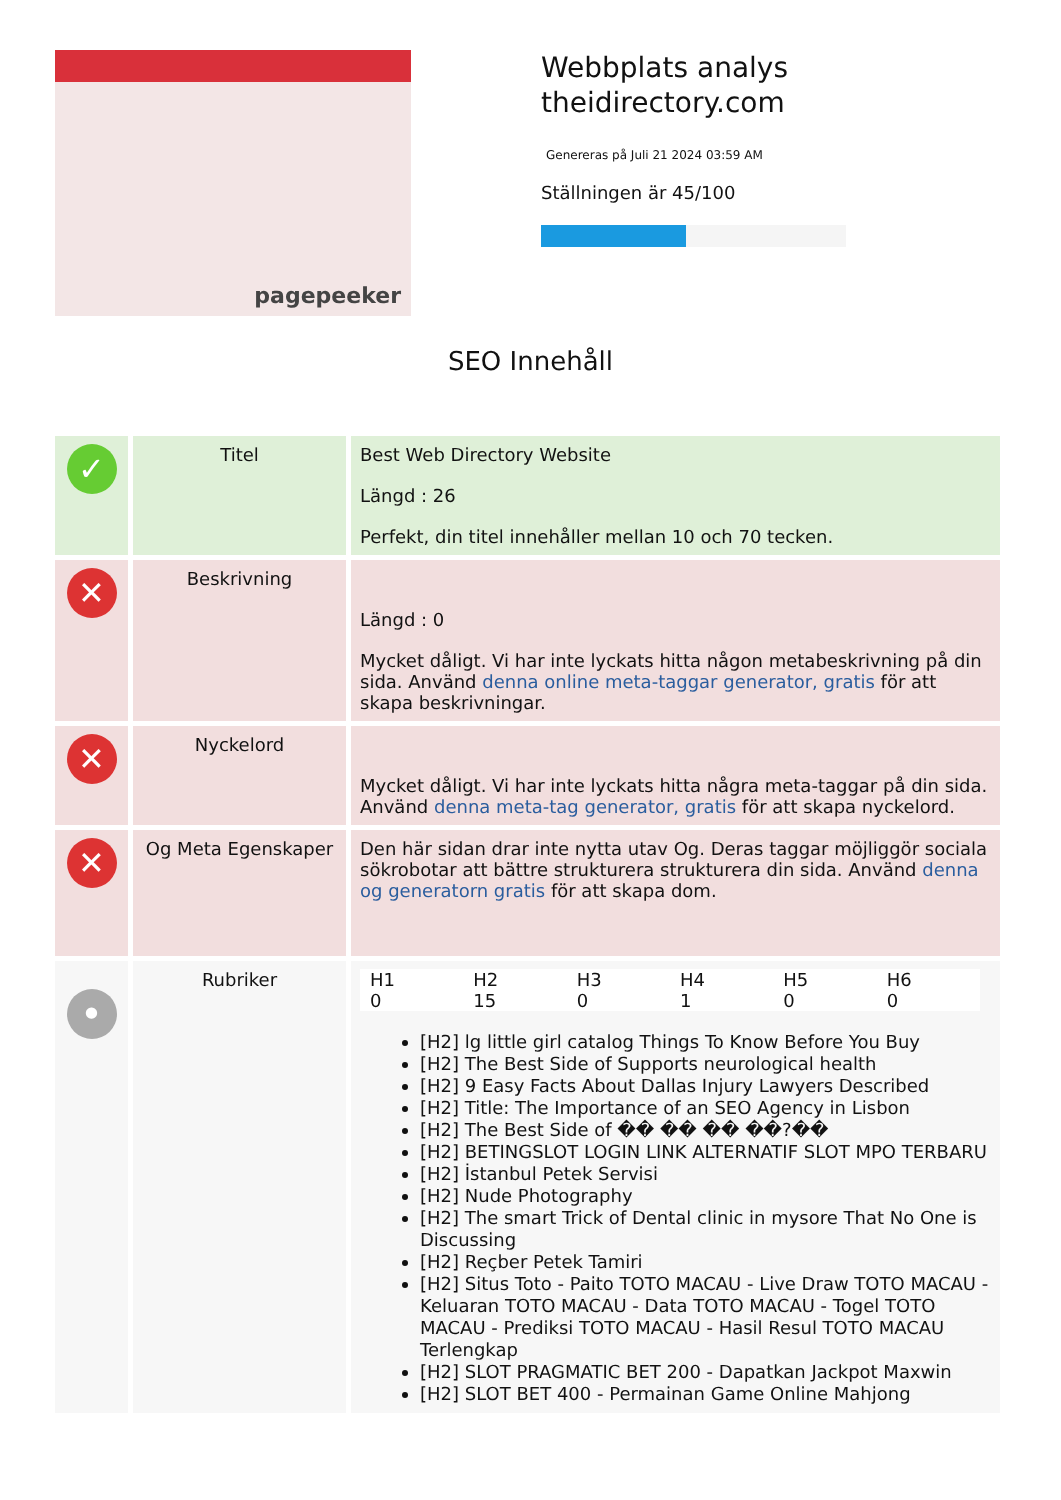pagepeeker
Webbplats analys
theidirectory.com
Genereras på Juli 21 2024 03:59 AM
Ställningen är 45/100
SEO Innehåll
| ✓ | Titel | Best Web Directory Website Längd : 26 Perfekt, din titel innehåller mellan 10 och 70 tecken. |
| ✕ | Beskrivning | Längd : 0 Mycket dåligt. Vi har inte lyckats hitta någon metabeskrivning på din sida. Använd denna online meta-taggar generator, gratis för att skapa beskrivningar. |
| ✕ | Nyckelord | Mycket dåligt. Vi har inte lyckats hitta några meta-taggar på din sida. Använd denna meta-tag generator, gratis för att skapa nyckelord. |
| ✕ | Og Meta Egenskaper | Den här sidan drar inte nytta utav Og. Deras taggar möjliggör sociala sökrobotar att bättre strukturera strukturera din sida. Använd denna og generatorn gratis för att skapa dom. |
| • | Rubriker | / H1 0 / H2 15 / H3 0 / H4 1 / H5 0 / H6 0 / [H2] lg little girl catalog Things To Know Before You Buy [H2] The Best Side of Supports neurological health [H2] 9 Easy Facts About Dallas Injury Lawyers Described [H2] Title: The Importance of an SEO Agency in Lisbon [H2] The Best Side of �� �� �� ��?�� [H2] BETINGSLOT LOGIN LINK ALTERNATIF SLOT MPO TERBARU [H2] İstanbul Petek Servisi [H2] Nude Photography [H2] The smart Trick of Dental clinic in mysore That No One is Discussing [H2] Reçber Petek Tamiri [H2] Situs Toto - Paito TOTO MACAU - Live Draw TOTO MACAU - Keluaran TOTO MACAU - Data TOTO MACAU - Togel TOTO MACAU - Prediksi TOTO MACAU - Hasil Resul TOTO MACAU Terlengkap [H2] SLOT PRAGMATIC BET 200 - Dapatkan Jackpot Maxwin [H2] SLOT BET 400 - Permainan Game Online Mahjong |